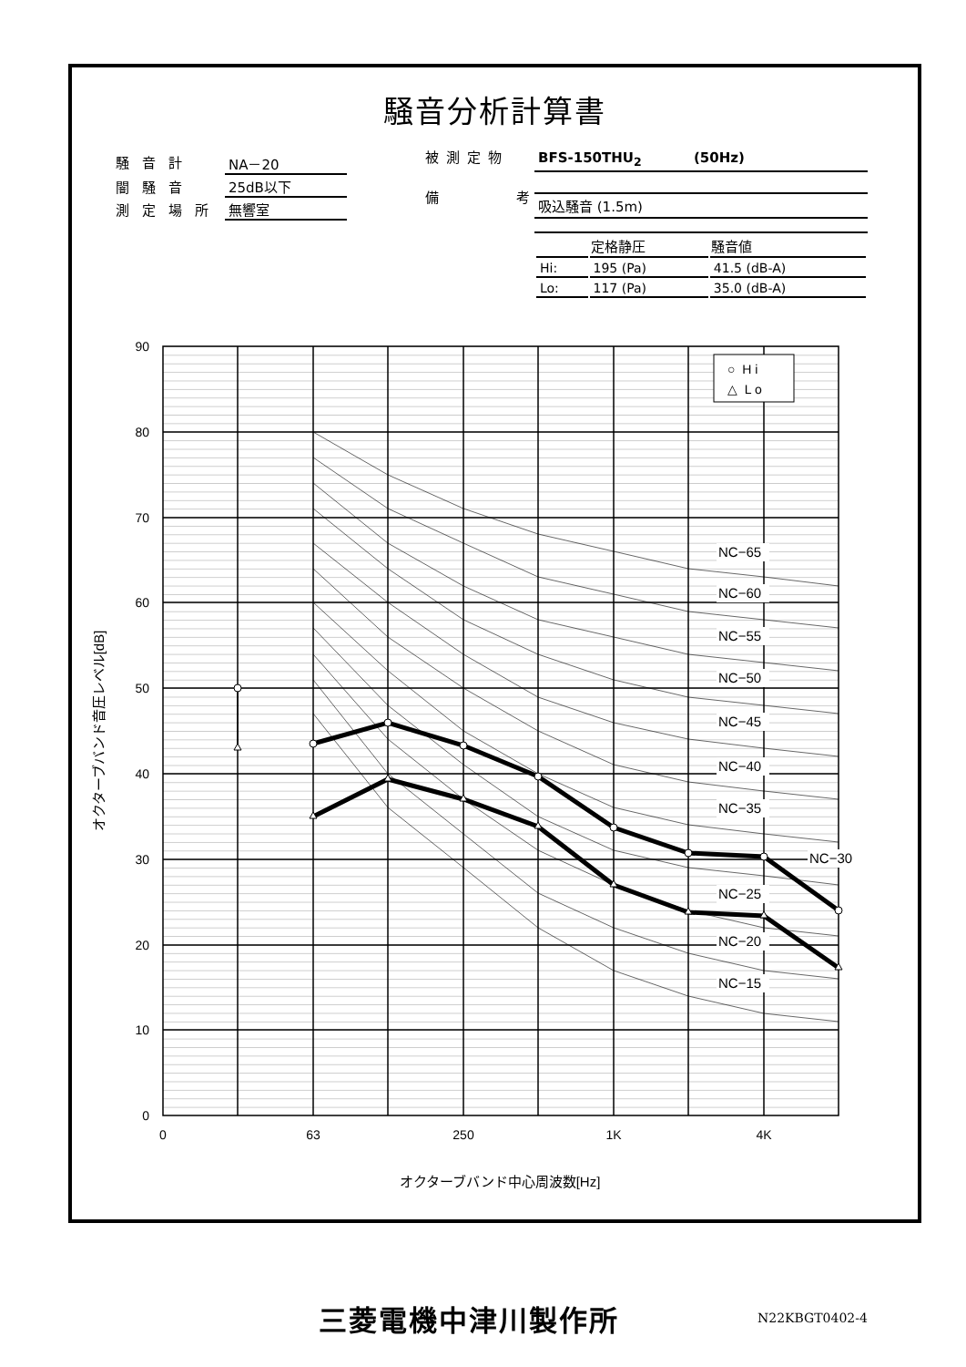騒音分析計算書
| 騒音計 | NA－20 |
| 闇騒音 | 25dB以下 |
| 測定場所 | 無響室 |
被測定物
備 考
| BFS-150THU<sub>2</sub> (50Hz) |
| 吸込騒音 (1.5m) |
| | 定格静圧 | 騒音値 |
| --- | --- | --- |
| Hi: | 195 (Pa) | 41.5 (dB-A) |
| Lo: | 117 (Pa) | 35.0 (dB-A) |
NC−65
NC−60
NC−55
NC−50
NC−45
NC−40
NC−35
NC−30
NC−25
NC−20
NC−15
○ H i
△ L o
90
80
70
60
50
40
30
20
10
0
0
63
250
1K
4K
オクターブバンド中心周波数[Hz]
オクターブバンド音圧レベル[dB]
三菱電機中津川製作所 N22KBGT0402-4